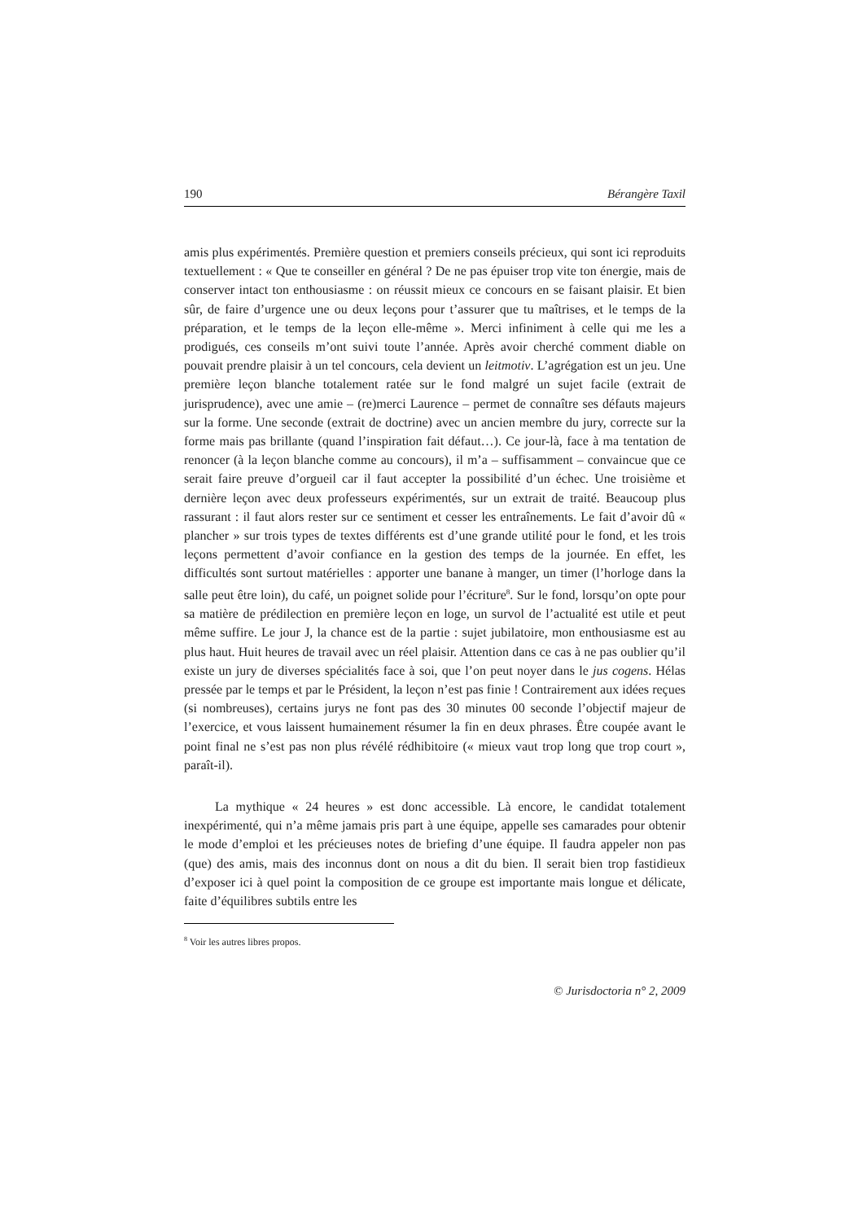190 Bérangère Taxil
amis plus expérimentés. Première question et premiers conseils précieux, qui sont ici reproduits textuellement : « Que te conseiller en général ? De ne pas épuiser trop vite ton énergie, mais de conserver intact ton enthousiasme : on réussit mieux ce concours en se faisant plaisir. Et bien sûr, de faire d’urgence une ou deux leçons pour t’assurer que tu maîtrises, et le temps de la préparation, et le temps de la leçon elle-même ». Merci infiniment à celle qui me les a prodigués, ces conseils m’ont suivi toute l’année. Après avoir cherché comment diable on pouvait prendre plaisir à un tel concours, cela devient un leitmotiv. L’agrégation est un jeu. Une première leçon blanche totalement ratée sur le fond malgré un sujet facile (extrait de jurisprudence), avec une amie – (re)merci Laurence – permet de connaître ses défauts majeurs sur la forme. Une seconde (extrait de doctrine) avec un ancien membre du jury, correcte sur la forme mais pas brillante (quand l’inspiration fait défaut…). Ce jour-là, face à ma tentation de renoncer (à la leçon blanche comme au concours), il m’a – suffisamment – convaincue que ce serait faire preuve d’orgueil car il faut accepter la possibilité d’un échec. Une troisième et dernière leçon avec deux professeurs expérimentés, sur un extrait de traité. Beaucoup plus rassurant : il faut alors rester sur ce sentiment et cesser les entraînements. Le fait d’avoir dû « plancher » sur trois types de textes différents est d’une grande utilité pour le fond, et les trois leçons permettent d’avoir confiance en la gestion des temps de la journée. En effet, les difficultés sont surtout matérielles : apporter une banane à manger, un timer (l’horloge dans la salle peut être loin), du café, un poignet solide pour l’écriture<sup>8</sup>. Sur le fond, lorsqu’on opte pour sa matière de prédilection en première leçon en loge, un survol de l’actualité est utile et peut même suffire. Le jour J, la chance est de la partie : sujet jubilatoire, mon enthousiasme est au plus haut. Huit heures de travail avec un réel plaisir. Attention dans ce cas à ne pas oublier qu’il existe un jury de diverses spécialités face à soi, que l’on peut noyer dans le jus cogens. Hélas pressée par le temps et par le Président, la leçon n’est pas finie ! Contrairement aux idées reçues (si nombreuses), certains jurys ne font pas des 30 minutes 00 seconde l’objectif majeur de l’exercice, et vous laissent humainement résumer la fin en deux phrases. Être coupée avant le point final ne s’est pas non plus révélé rédhibitoire (« mieux vaut trop long que trop court », paraît-il).
La mythique « 24 heures » est donc accessible. Là encore, le candidat totalement inexpérimenté, qui n’a même jamais pris part à une équipe, appelle ses camarades pour obtenir le mode d’emploi et les précieuses notes de briefing d’une équipe. Il faudra appeler non pas (que) des amis, mais des inconnus dont on nous a dit du bien. Il serait bien trop fastidieux d’exposer ici à quel point la composition de ce groupe est importante mais longue et délicate, faite d’équilibres subtils entre les
<sup>8</sup> Voir les autres libres propos.
© Jurisdoctoria n° 2, 2009